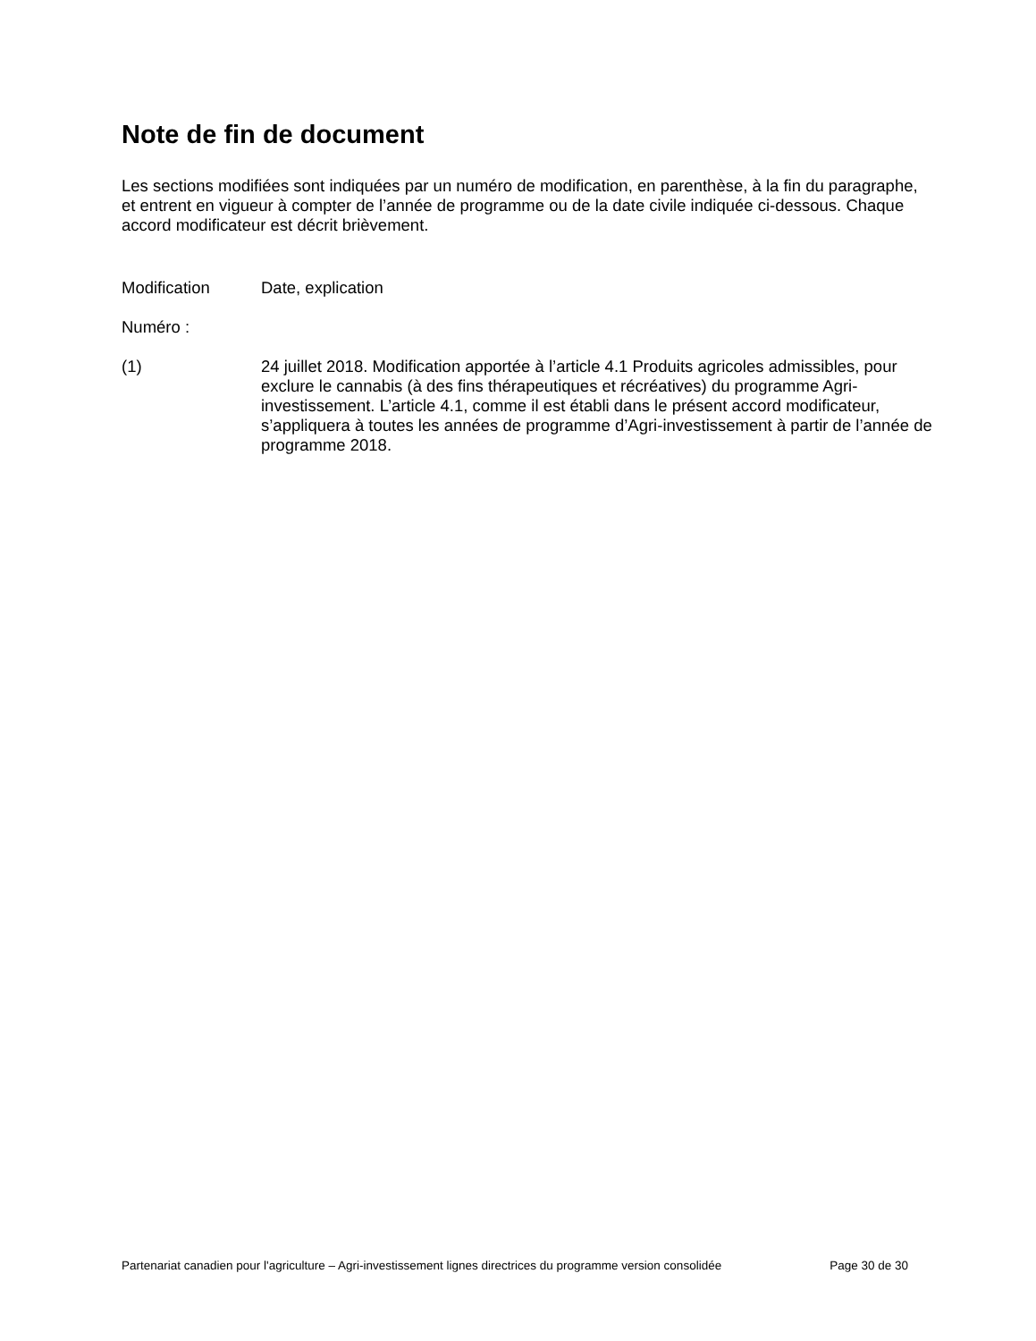Note de fin de document
Les sections modifiées sont indiquées par un numéro de modification, en parenthèse, à la fin du paragraphe, et entrent en vigueur à compter de l’année de programme ou de la date civile indiquée ci-dessous. Chaque accord modificateur est décrit brièvement.
Modification Date, explication
Numéro :
(1) 24 juillet 2018. Modification apportée à l’article 4.1 Produits agricoles admissibles, pour exclure le cannabis (à des fins thérapeutiques et récréatives) du programme Agri-investissement. L’article 4.1, comme il est établi dans le présent accord modificateur, s’appliquera à toutes les années de programme d’Agri-investissement à partir de l’année de programme 2018.
Partenariat canadien pour l'agriculture – Agri-investissement lignes directrices du programme version consolidée Page 30 de 30